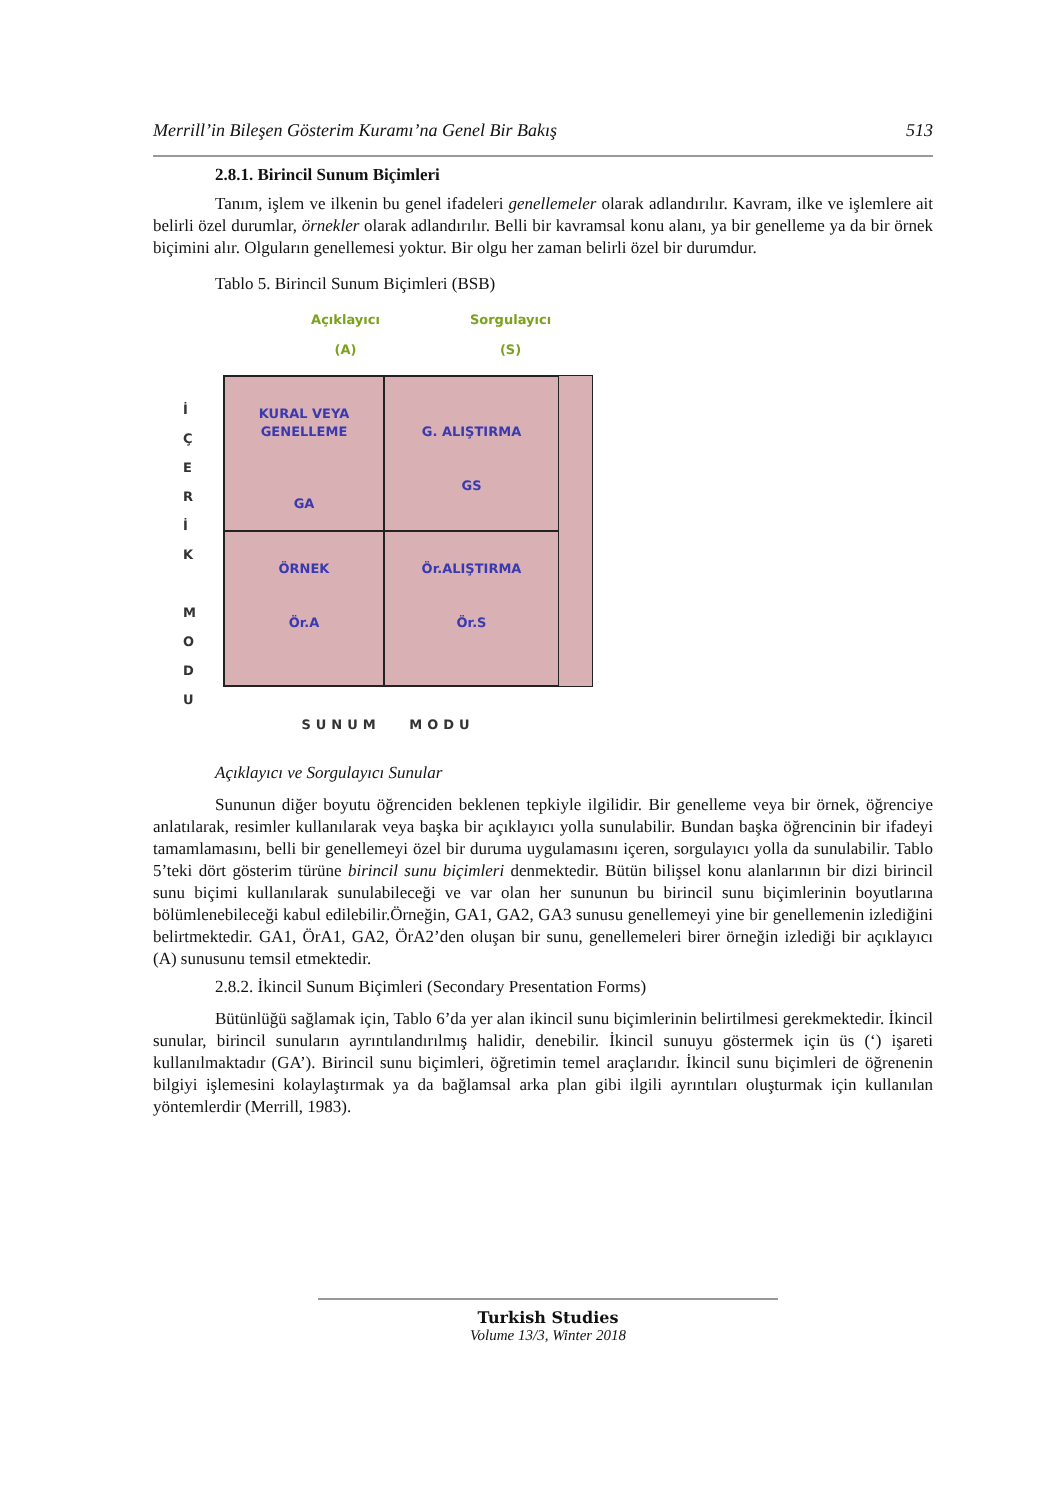Merrill’in Bileşen Gösterim Kuramı’na Genel Bir Bakış 513
2.8.1. Birincil Sunum Biçimleri
Tanım, işlem ve ilkenin bu genel ifadeleri genellemeler olarak adlandırılır. Kavram, ilke ve işlemlere ait belirli özel durumlar, örnekler olarak adlandırılır. Belli bir kavramsal konu alanı, ya bir genelleme ya da bir örnek biçimini alır. Olguların genellemesi yoktur. Bir olgu her zaman belirli özel bir durumdur.
Tablo 5. Birincil Sunum Biçimleri (BSB)
İ
Ç
E
R
İ
K
M
O
D
U
Açıklayıcı
(A)
Sorgulayıcı
(S)
KURAL VEYA
GENELLEME
GA
G. ALIŞTIRMA
GS
ÖRNEK
Ör.A
Ör.ALIŞTIRMA
Ör.S
SUNUM MODU
Açıklayıcı ve Sorgulayıcı Sunular
Sununun diğer boyutu öğrenciden beklenen tepkiyle ilgilidir. Bir genelleme veya bir örnek, öğrenciye anlatılarak, resimler kullanılarak veya başka bir açıklayıcı yolla sunulabilir. Bundan başka öğrencinin bir ifadeyi tamamlamasını, belli bir genellemeyi özel bir duruma uygulamasını içeren, sorgulayıcı yolla da sunulabilir. Tablo 5’teki dört gösterim türüne birincil sunu biçimleri denmektedir. Bütün bilişsel konu alanlarının bir dizi birincil sunu biçimi kullanılarak sunulabileceği ve var olan her sununun bu birincil sunu biçimlerinin boyutlarına bölümlenebileceği kabul edilebilir.Örneğin, GA1, GA2, GA3 sunusu genellemeyi yine bir genellemenin izlediğini belirtmektedir. GA1, ÖrA1, GA2, ÖrA2’den oluşan bir sunu, genellemeleri birer örneğin izlediği bir açıklayıcı (A) sunusunu temsil etmektedir.
2.8.2. İkincil Sunum Biçimleri (Secondary Presentation Forms)
Bütünlüğü sağlamak için, Tablo 6’da yer alan ikincil sunu biçimlerinin belirtilmesi gerekmektedir. İkincil sunular, birincil sunuların ayrıntılandırılmış halidir, denebilir. İkincil sunuyu göstermek için üs (‘) işareti kullanılmaktadır (GA’). Birincil sunu biçimleri, öğretimin temel araçlarıdır. İkincil sunu biçimleri de öğrenenin bilgiyi işlemesini kolaylaştırmak ya da bağlamsal arka plan gibi ilgili ayrıntıları oluşturmak için kullanılan yöntemlerdir (Merrill, 1983).
Turkish Studies
Volume 13/3, Winter 2018